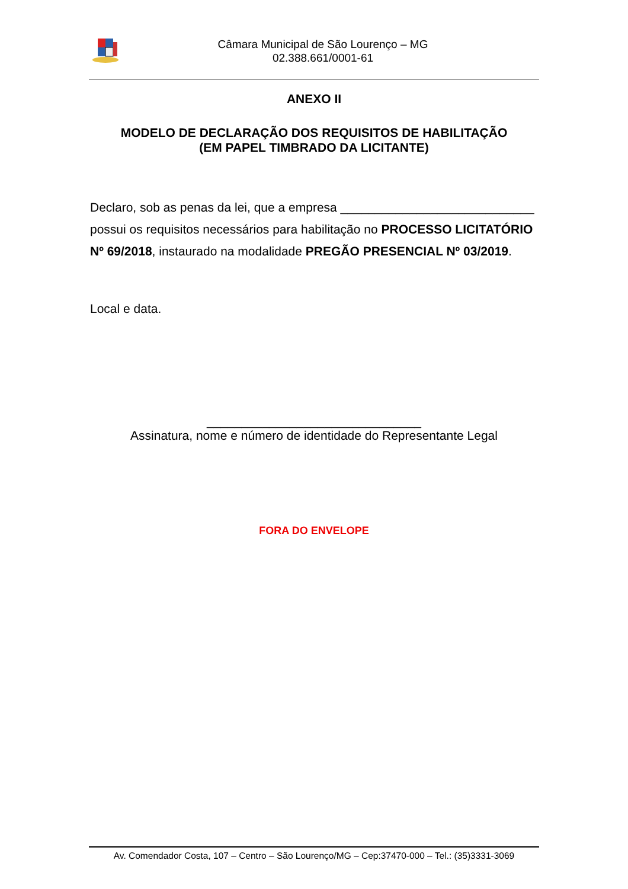Câmara Municipal de São Lourenço – MG
02.388.661/0001-61
ANEXO II
MODELO DE DECLARAÇÃO DOS REQUISITOS DE HABILITAÇÃO
(EM PAPEL TIMBRADO DA LICITANTE)
Declaro, sob as penas da lei, que a empresa ____________________________ possui os requisitos necessários para habilitação no PROCESSO LICITATÓRIO Nº 69/2018, instaurado na modalidade PREGÃO PRESENCIAL Nº 03/2019.
Local e data.
_______________________________
Assinatura, nome e número de identidade do Representante Legal
FORA DO ENVELOPE
Av. Comendador Costa, 107 – Centro – São Lourenço/MG – Cep:37470-000 – Tel.: (35)3331-3069